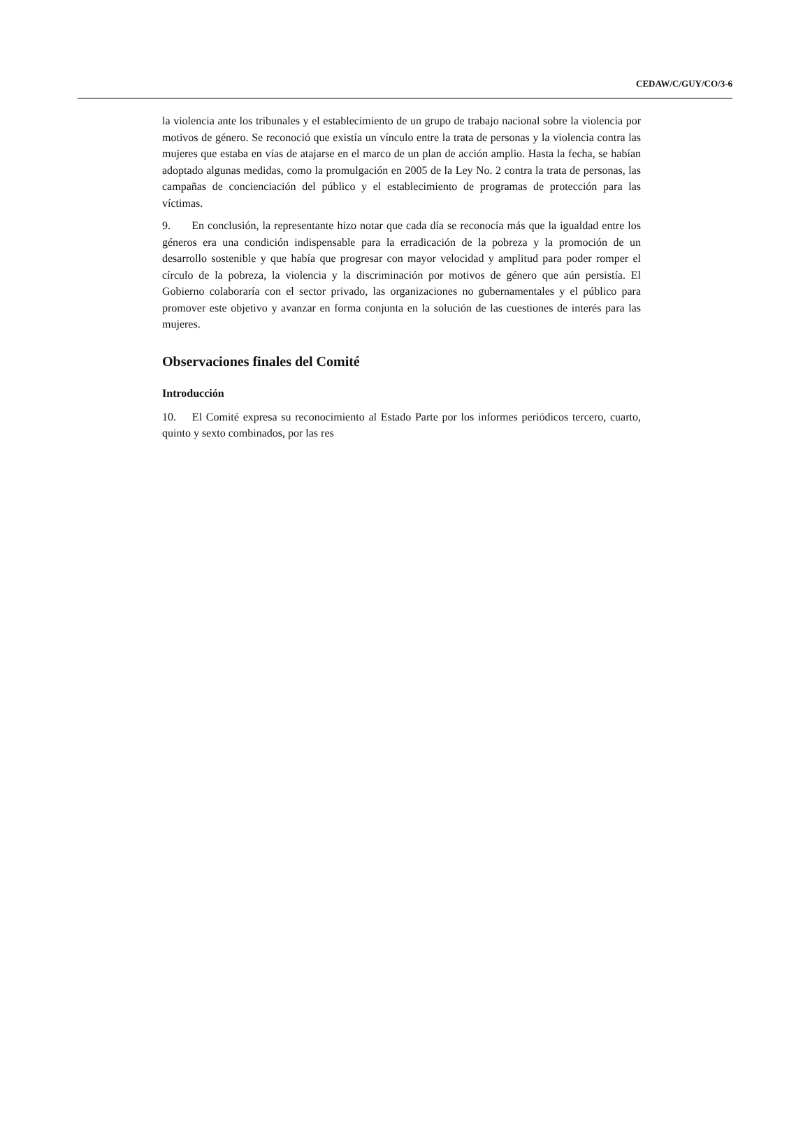CEDAW/C/GUY/CO/3-6
la violencia ante los tribunales y el establecimiento de un grupo de trabajo nacional sobre la violencia por motivos de género. Se reconoció que existía un vínculo entre la trata de personas y la violencia contra las mujeres que estaba en vías de atajarse en el marco de un plan de acción amplio. Hasta la fecha, se habían adoptado algunas medidas, como la promulgación en 2005 de la Ley No. 2 contra la trata de personas, las campañas de concienciación del público y el establecimiento de programas de protección para las víctimas.
9. En conclusión, la representante hizo notar que cada día se reconocía más que la igualdad entre los géneros era una condición indispensable para la erradicación de la pobreza y la promoción de un desarrollo sostenible y que había que progresar con mayor velocidad y amplitud para poder romper el círculo de la pobreza, la violencia y la discriminación por motivos de género que aún persistía. El Gobierno colaboraría con el sector privado, las organizaciones no gubernamentales y el público para promover este objetivo y avanzar en forma conjunta en la solución de las cuestiones de interés para las mujeres.
Observaciones finales del Comité
Introducción
10. El Comité expresa su reconocimiento al Estado Parte por los informes periódicos tercero, cuarto, quinto y sexto combinados, por las res